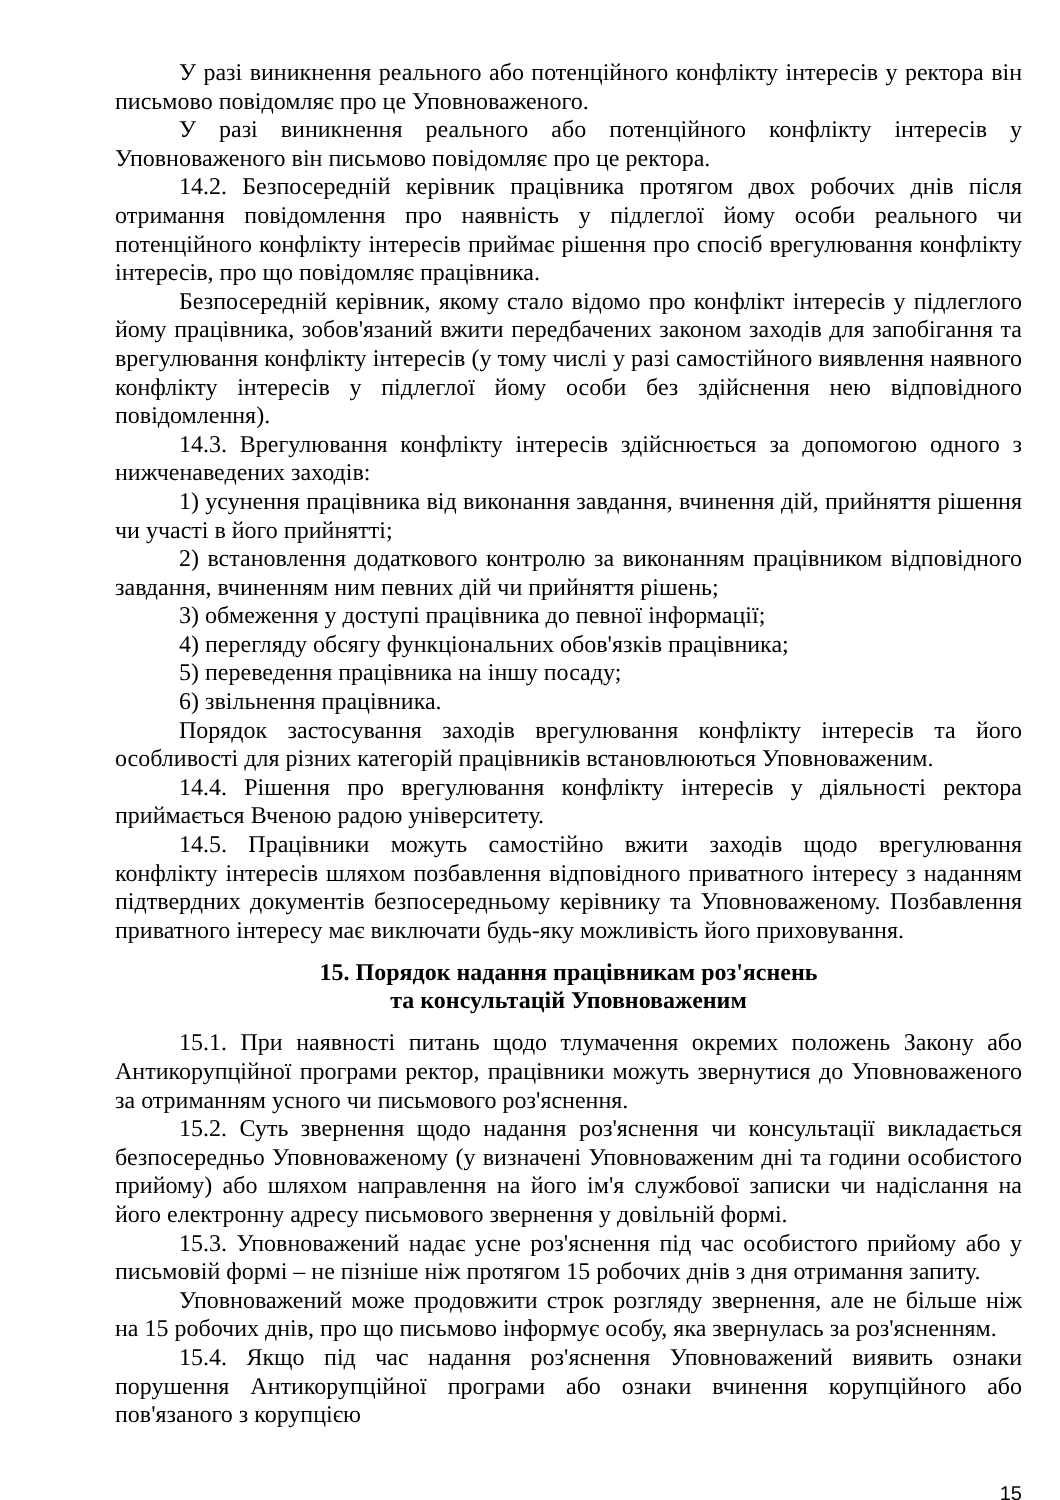У разі виникнення реального або потенційного конфлікту інтересів у ректора він письмово повідомляє про це Уповноваженого.
У разі виникнення реального або потенційного конфлікту інтересів у Уповноваженого він письмово повідомляє про це ректора.
14.2. Безпосередній керівник працівника протягом двох робочих днів після отримання повідомлення про наявність у підлеглої йому особи реального чи потенційного конфлікту інтересів приймає рішення про спосіб врегулювання конфлікту інтересів, про що повідомляє працівника.
Безпосередній керівник, якому стало відомо про конфлікт інтересів у підлеглого йому працівника, зобов'язаний вжити передбачених законом заходів для запобігання та врегулювання конфлікту інтересів (у тому числі у разі самостійного виявлення наявного конфлікту інтересів у підлеглої йому особи без здійснення нею відповідного повідомлення).
14.3. Врегулювання конфлікту інтересів здійснюється за допомогою одного з нижченаведених заходів:
1) усунення працівника від виконання завдання, вчинення дій, прийняття рішення чи участі в його прийнятті;
2) встановлення додаткового контролю за виконанням працівником відповідного завдання, вчиненням ним певних дій чи прийняття рішень;
3) обмеження у доступі працівника до певної інформації;
4) перегляду обсягу функціональних обов'язків працівника;
5) переведення працівника на іншу посаду;
6) звільнення працівника.
Порядок застосування заходів врегулювання конфлікту інтересів та його особливості для різних категорій працівників встановлюються Уповноваженим.
14.4. Рішення про врегулювання конфлікту інтересів у діяльності ректора приймається Вченою радою університету.
14.5. Працівники можуть самостійно вжити заходів щодо врегулювання конфлікту інтересів шляхом позбавлення відповідного приватного інтересу з наданням підтвердних документів безпосередньому керівнику та Уповноваженому. Позбавлення приватного інтересу має виключати будь-яку можливість його приховування.
15. Порядок надання працівникам роз'яснень
та консультацій Уповноваженим
15.1. При наявності питань щодо тлумачення окремих положень Закону або Антикорупційної програми ректор, працівники можуть звернутися до Уповноваженого за отриманням усного чи письмового роз'яснення.
15.2. Суть звернення щодо надання роз'яснення чи консультації викладається безпосередньо Уповноваженому (у визначені Уповноваженим дні та години особистого прийому) або шляхом направлення на його ім'я службової записки чи надіслання на його електронну адресу письмового звернення у довільній формі.
15.3. Уповноважений надає усне роз'яснення під час особистого прийому або у письмовій формі – не пізніше ніж протягом 15 робочих днів з дня отримання запиту.
Уповноважений може продовжити строк розгляду звернення, але не більше ніж на 15 робочих днів, про що письмово інформує особу, яка звернулась за роз'ясненням.
15.4. Якщо під час надання роз'яснення Уповноважений виявить ознаки порушення Антикорупційної програми або ознаки вчинення корупційного або пов'язаного з корупцією
15